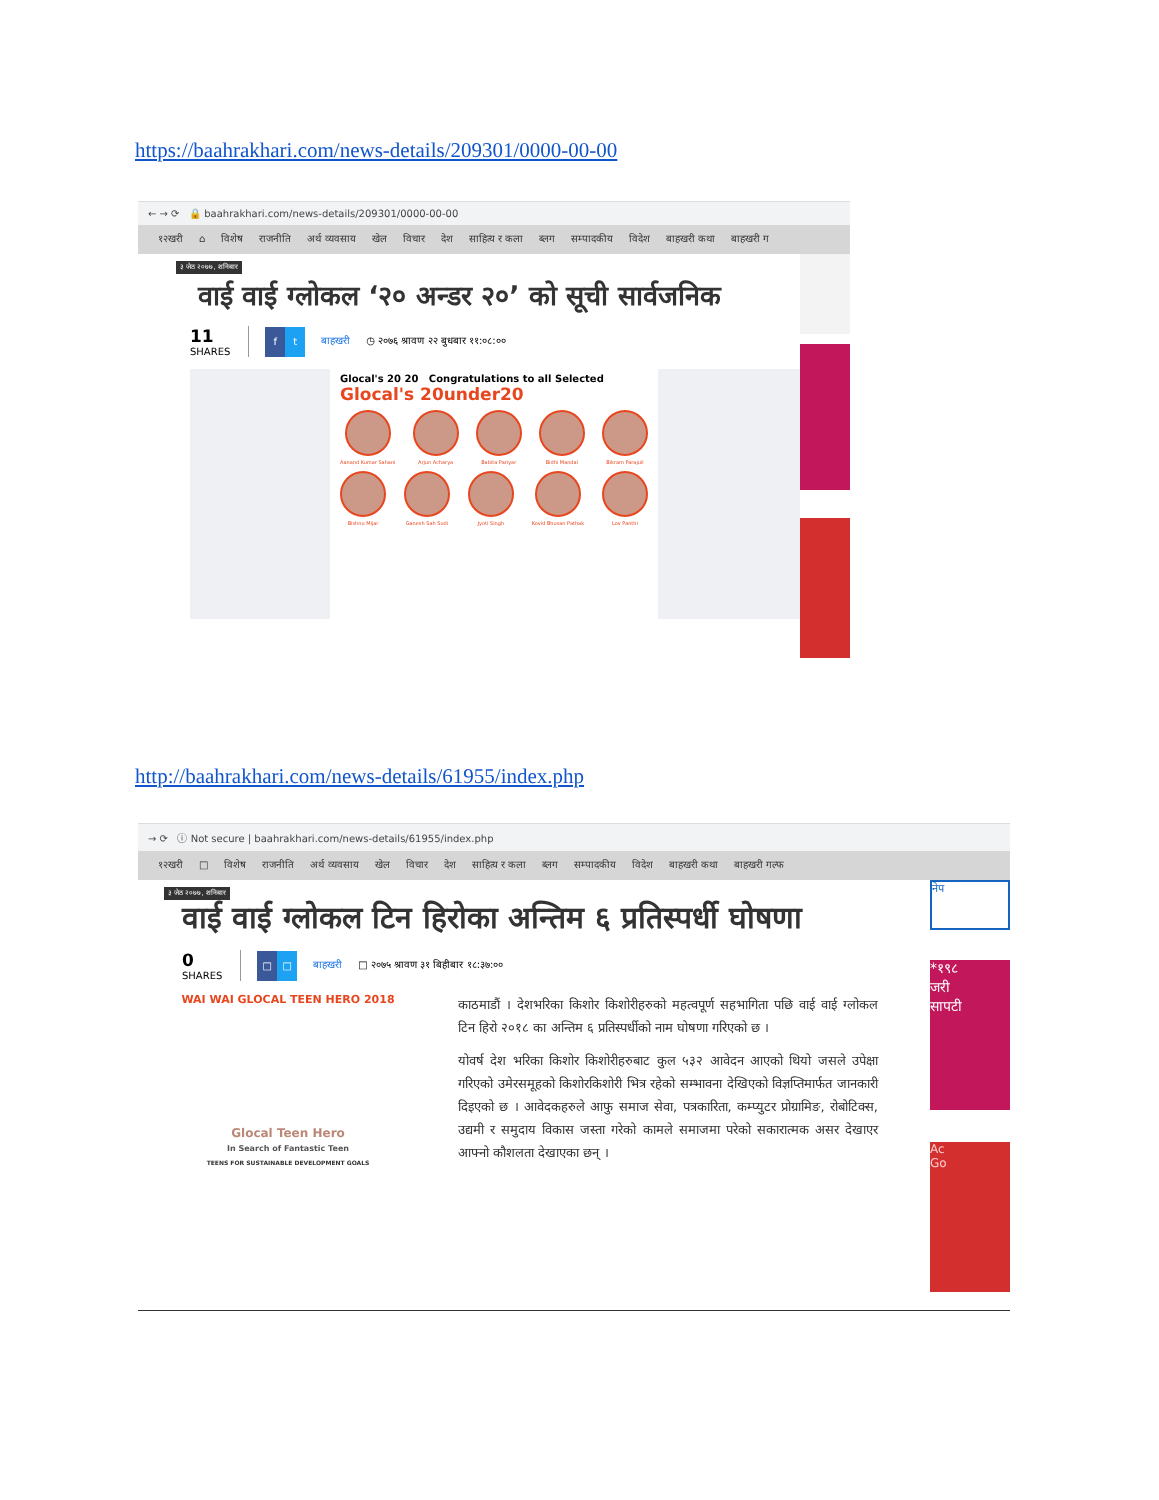https://baahrakhari.com/news-details/209301/0000-00-00
← → ⟳ 🔒 baahrakhari.com/news-details/209301/0000-00-00
१२खरी ⌂ विशेष राजनीति अर्थ व्यवसाय खेल विचार देश साहित्य र कला ब्लग सम्पादकीय विदेश बाहखरी कथा बाहखरी ग
३ जेठ २०७७, शनिबार
वाई वाई ग्लोकल ‘२० अन्डर २०’ को सूची सार्वजनिक
11
SHARES
f t
बाहखरी ◷ २०७६ श्रावण २२ बुधबार ११:०८:००
Glocal's 20 20 Congratulations to all Selected
Glocal's 20under20
Aanand Kumar Sahani Arjun Acharya Babita Pariyar Bidhi Mandal Bikram Parajuli
Bishnu Mijar Ganesh Sah Sudi Jyoti Singh Kovid Bhusan Pathak Lov Panthi
http://baahrakhari.com/news-details/61955/index.php
→ ⟳ ⓘ Not secure | baahrakhari.com/news-details/61955/index.php
१२खरी □ विशेष राजनीति अर्थ व्यवसाय खेल विचार देश साहित्य र कला ब्लग सम्पादकीय विदेश बाहखरी कथा बाहखरी गल्फ
३ जेठ २०७७, शनिबार
वाई वाई ग्लोकल टिन हिरोका अन्तिम ६ प्रतिस्पर्धी घोषणा
0
SHARES
□ □
बाहखरी □ २०७५ श्रावण ३१ बिहीबार १८:३७:००
WAI WAI GLOCAL TEEN HERO 2018
Glocal Teen Hero
In Search of Fantastic Teen
TEENS FOR SUSTAINABLE DEVELOPMENT GOALS
काठमाडौं । देशभरिका किशोर किशोरीहरुको महत्वपूर्ण सहभागिता पछि वाई वाई ग्लोकल टिन हिरो २०१८ का अन्तिम ६ प्रतिस्पर्धीको नाम घोषणा गरिएको छ ।
योवर्ष देश भरिका किशोर किशोरीहरुबाट कुल ५३२ आवेदन आएको थियो जसले उपेक्षा गरिएको उमेरसमूहको किशोरकिशोरी भित्र रहेको सम्भावना देखिएको विज्ञप्तिमार्फत जानकारी दिइएको छ । आवेदकहरुले आफु समाज सेवा, पत्रकारिता, कम्प्युटर प्रोग्रामिङ, रोबोटिक्स, उद्यमी र समुदाय विकास जस्ता गरेको कामले समाजमा परेको सकारात्मक असर देखाएर आफ्नो कौशलता देखाएका छन् ।
नेप
*१९८
जरी
सापटी
Ac
Go